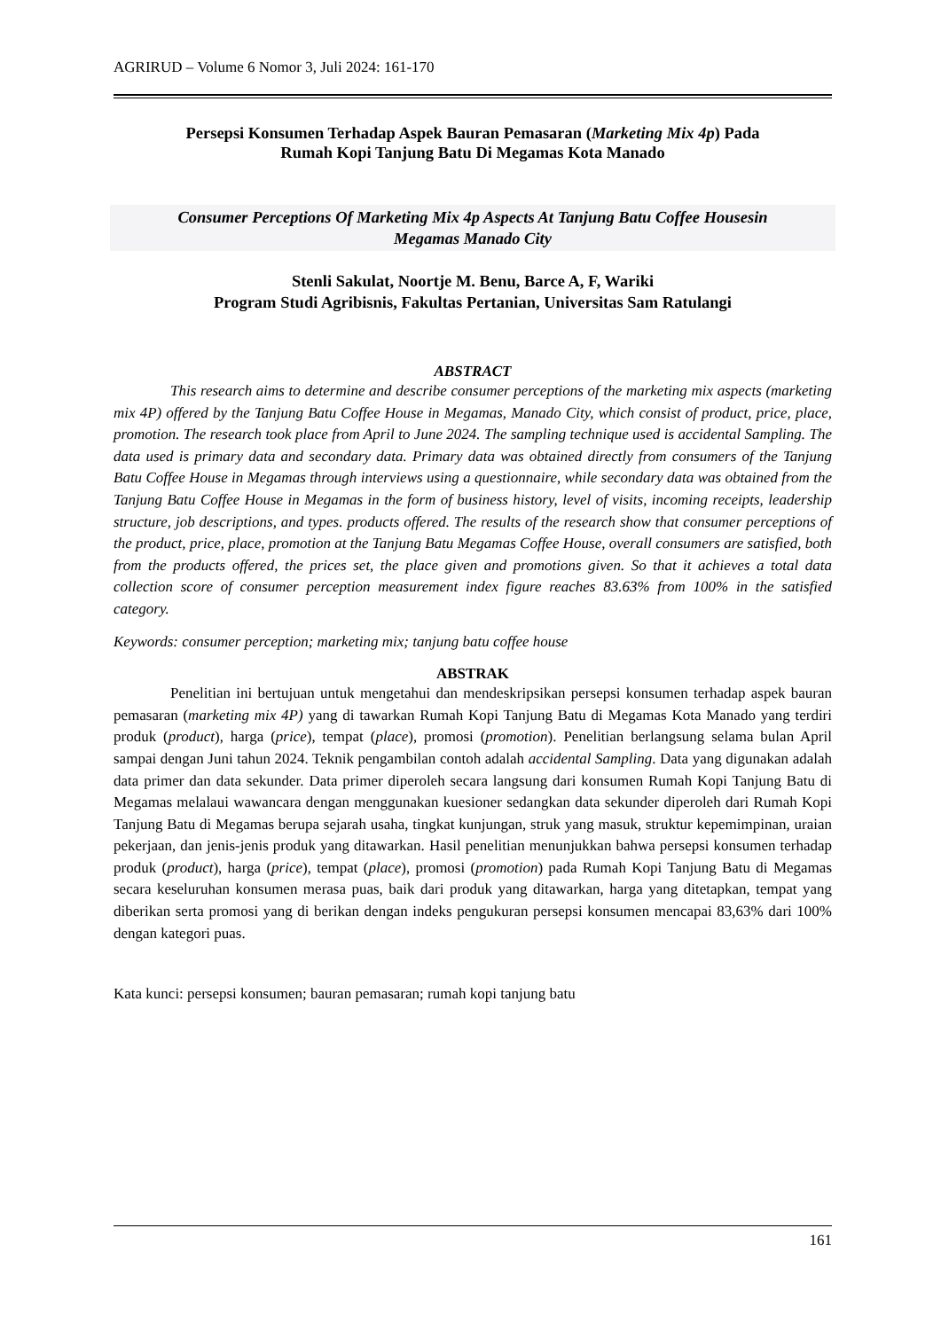AGRIRUD – Volume 6 Nomor 3, Juli 2024: 161-170
Persepsi Konsumen Terhadap Aspek Bauran Pemasaran (Marketing Mix 4p) Pada
Rumah Kopi Tanjung Batu Di Megamas Kota Manado
Consumer Perceptions Of Marketing Mix 4p Aspects At Tanjung Batu Coffee Housesin
Megamas Manado City
Stenli Sakulat, Noortje M. Benu, Barce A, F, Wariki
Program Studi Agribisnis, Fakultas Pertanian, Universitas Sam Ratulangi
ABSTRACT
This research aims to determine and describe consumer perceptions of the marketing mix aspects (marketing mix 4P) offered by the Tanjung Batu Coffee House in Megamas, Manado City, which consist of product, price, place, promotion. The research took place from April to June 2024. The sampling technique used is accidental Sampling. The data used is primary data and secondary data. Primary data was obtained directly from consumers of the Tanjung Batu Coffee House in Megamas through interviews using a questionnaire, while secondary data was obtained from the Tanjung Batu Coffee House in Megamas in the form of business history, level of visits, incoming receipts, leadership structure, job descriptions, and types. products offered. The results of the research show that consumer perceptions of the product, price, place, promotion at the Tanjung Batu Megamas Coffee House, overall consumers are satisfied, both from the products offered, the prices set, the place given and promotions given. So that it achieves a total data collection score of consumer perception measurement index figure reaches 83.63% from 100% in the satisfied category.
Keywords: consumer perception; marketing mix; tanjung batu coffee house
ABSTRAK
Penelitian ini bertujuan untuk mengetahui dan mendeskripsikan persepsi konsumen terhadap aspek bauran pemasaran (marketing mix 4P) yang di tawarkan Rumah Kopi Tanjung Batu di Megamas Kota Manado yang terdiri produk (product), harga (price), tempat (place), promosi (promotion). Penelitian berlangsung selama bulan April sampai dengan Juni tahun 2024. Teknik pengambilan contoh adalah accidental Sampling. Data yang digunakan adalah data primer dan data sekunder. Data primer diperoleh secara langsung dari konsumen Rumah Kopi Tanjung Batu di Megamas melalaui wawancara dengan menggunakan kuesioner sedangkan data sekunder diperoleh dari Rumah Kopi Tanjung Batu di Megamas berupa sejarah usaha, tingkat kunjungan, struk yang masuk, struktur kepemimpinan, uraian pekerjaan, dan jenis-jenis produk yang ditawarkan. Hasil penelitian menunjukkan bahwa persepsi konsumen terhadap produk (product), harga (price), tempat (place), promosi (promotion) pada Rumah Kopi Tanjung Batu di Megamas secara keseluruhan konsumen merasa puas, baik dari produk yang ditawarkan, harga yang ditetapkan, tempat yang diberikan serta promosi yang di berikan dengan indeks pengukuran persepsi konsumen mencapai 83,63% dari 100% dengan kategori puas.
Kata kunci: persepsi konsumen; bauran pemasaran; rumah kopi tanjung batu
161